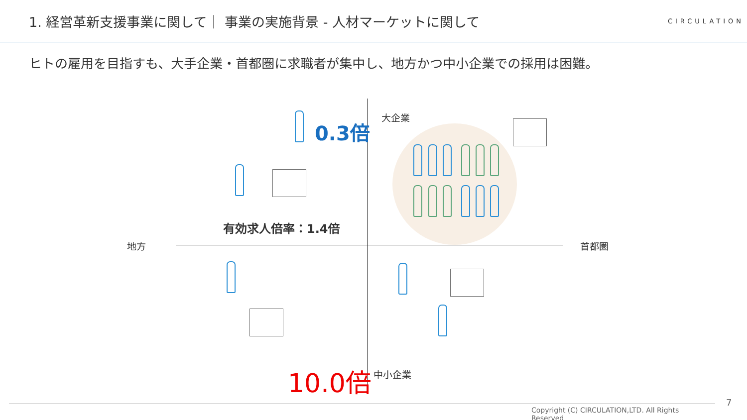1. 経営革新支援事業に関して｜ 事業の実施背景 - 人材マーケットに関して
CIRCULATION
ヒトの雇用を目指すも、大手企業・首都圏に求職者が集中し、地方かつ中小企業での採用は困難。
大企業
0.3倍
有効求人倍率：1.4倍
地方 首都圏
10.0倍 中小企業
7
Copyright (C) CIRCULATION,LTD. All Rights
Reserved